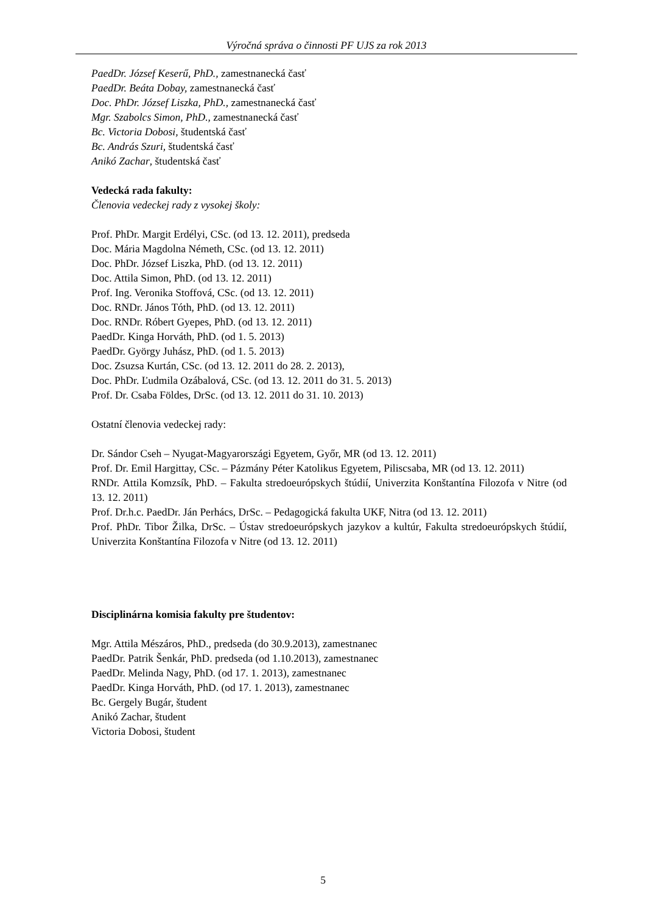Výročná správa o činnosti PF UJS za rok 2013
PaedDr. József Keserű, PhD., zamestnanecká časť
PaedDr. Beáta Dobay, zamestnanecká časť
Doc. PhDr. József Liszka, PhD., zamestnanecká časť
Mgr. Szabolcs Simon, PhD., zamestnanecká časť
Bc. Victoria Dobosi, študentská časť
Bc. András Szuri, študentská časť
Anikó Zachar, študentská časť
Vedecká rada fakulty:
Členovia vedeckej rady z vysokej školy:
Prof. PhDr. Margit Erdélyi, CSc. (od 13. 12. 2011), predseda
Doc. Mária Magdolna Németh, CSc. (od 13. 12. 2011)
Doc. PhDr. József Liszka, PhD. (od 13. 12. 2011)
Doc. Attila Simon, PhD. (od 13. 12. 2011)
Prof. Ing. Veronika Stoffová, CSc. (od 13. 12. 2011)
Doc. RNDr. János Tóth, PhD. (od 13. 12. 2011)
Doc. RNDr. Róbert Gyepes, PhD. (od 13. 12. 2011)
PaedDr. Kinga Horváth, PhD. (od 1. 5. 2013)
PaedDr. György Juhász, PhD. (od 1. 5. 2013)
Doc. Zsuzsa Kurtán, CSc. (od 13. 12. 2011 do 28. 2. 2013),
Doc. PhDr. Ľudmila Ozábalová, CSc. (od 13. 12. 2011 do 31. 5. 2013)
Prof. Dr. Csaba Földes, DrSc. (od 13. 12. 2011 do 31. 10. 2013)
Ostatní členovia vedeckej rady:
Dr. Sándor Cseh – Nyugat-Magyarországi Egyetem, Győr, MR (od 13. 12. 2011)
Prof. Dr. Emil Hargittay, CSc. – Pázmány Péter Katolikus Egyetem, Piliscsaba, MR (od 13. 12. 2011)
RNDr. Attila Komzsík, PhD. – Fakulta stredoeurópskych štúdií, Univerzita Konštantína Filozofa v Nitre (od 13. 12. 2011)
Prof. Dr.h.c. PaedDr. Ján Perhács, DrSc. – Pedagogická fakulta UKF, Nitra (od 13. 12. 2011)
Prof. PhDr. Tibor Žilka, DrSc. – Ústav stredoeurópskych jazykov a kultúr, Fakulta stredoeurópskych štúdií, Univerzita Konštantína Filozofa v Nitre (od 13. 12. 2011)
Disciplinárna komisia fakulty pre študentov:
Mgr. Attila Mészáros, PhD., predseda (do 30.9.2013), zamestnanec
PaedDr. Patrik Šenkár, PhD. predseda (od 1.10.2013), zamestnanec
PaedDr. Melinda Nagy, PhD. (od 17. 1. 2013), zamestnanec
PaedDr. Kinga Horváth, PhD. (od 17. 1. 2013), zamestnanec
Bc. Gergely Bugár, študent
Anikó Zachar, študent
Victoria Dobosi, študent
5